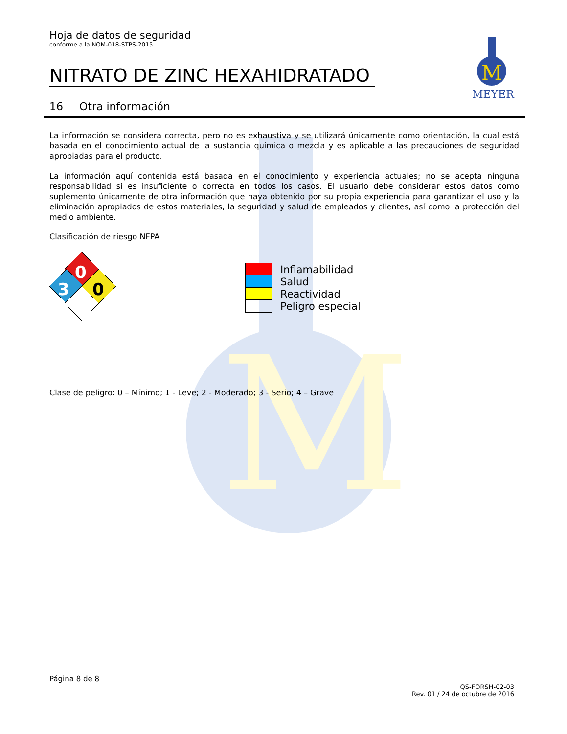M
M
MEYER
Hoja de datos de seguridad
conforme a la NOM-018-STPS-2015
NITRATO DE ZINC HEXAHIDRATADO
16 Otra información
La información se considera correcta, pero no es exhaustiva y se utilizará únicamente como orientación, la cual está basada en el conocimiento actual de la sustancia química o mezcla y es aplicable a las precauciones de seguridad apropiadas para el producto.
La información aquí contenida está basada en el conocimiento y experiencia actuales; no se acepta ninguna responsabilidad si es insuficiente o correcta en todos los casos. El usuario debe considerar estos datos como suplemento únicamente de otra información que haya obtenido por su propia experiencia para garantizar el uso y la eliminación apropiados de estos materiales, la seguridad y salud de empleados y clientes, así como la protección del medio ambiente.
Clasificación de riesgo NFPA
0
3
0
Inflamabilidad
Salud
Reactividad
Peligro especial
Clase de peligro: 0 – Mínimo; 1 - Leve; 2 - Moderado; 3 - Serio; 4 – Grave
Página 8 de 8
QS-FORSH-02-03
Rev. 01 / 24 de octubre de 2016